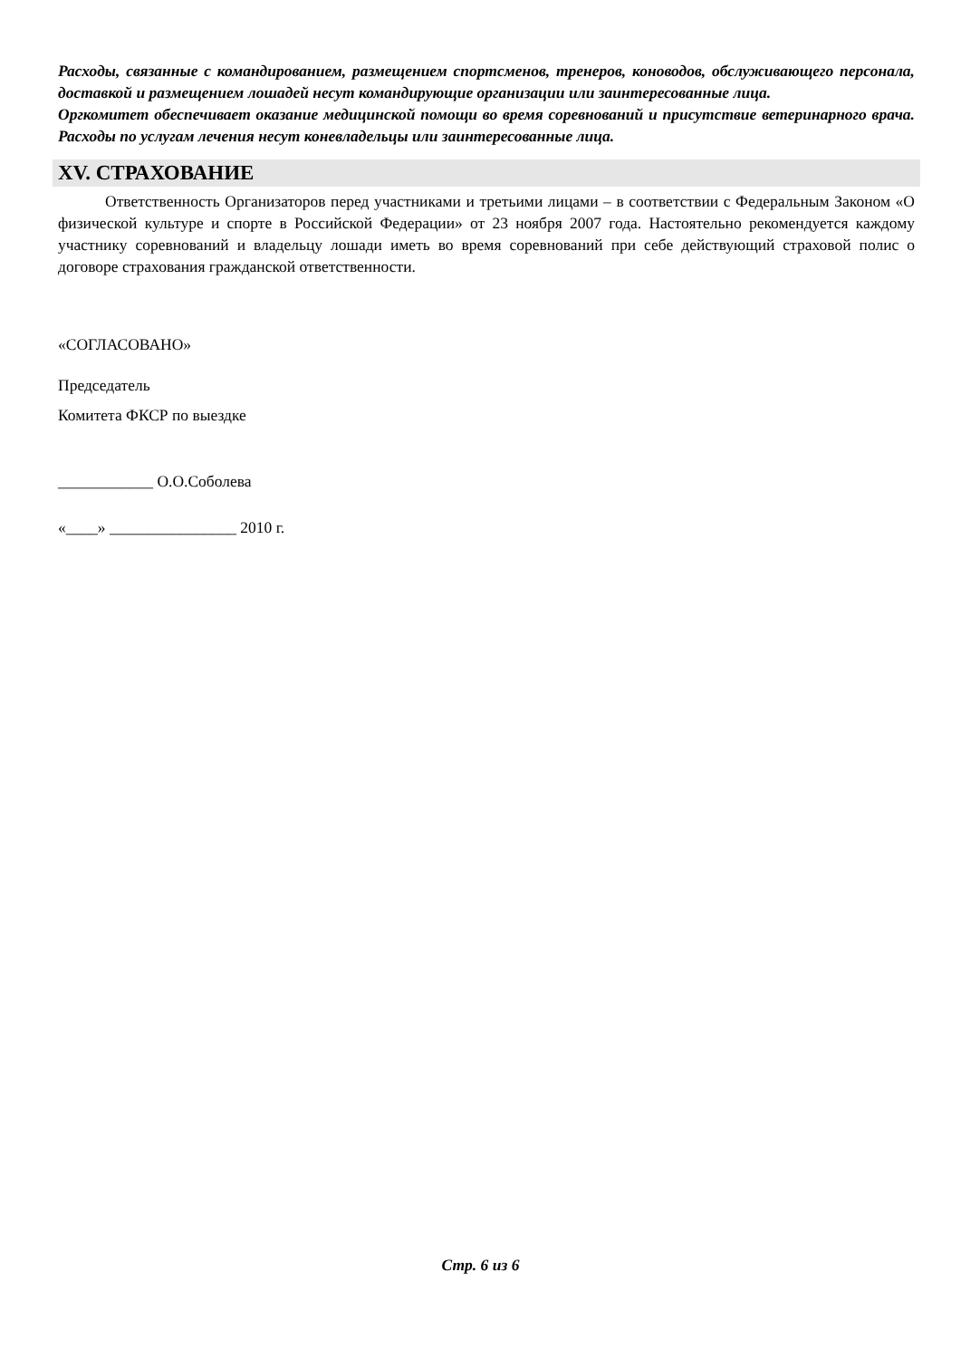Расходы, связанные с командированием, размещением спортсменов, тренеров, коноводов, обслуживающего персонала, доставкой и размещением лошадей несут командирующие организации или заинтересованные лица.
Оргкомитет обеспечивает оказание медицинской помощи во время соревнований и присутствие ветеринарного врача. Расходы по услугам лечения несут коневладельцы или заинтересованные лица.
XV. СТРАХОВАНИЕ
Ответственность Организаторов перед участниками и третьими лицами – в соответствии с Федеральным Законом «О физической культуре и спорте в Российской Федерации» от 23 ноября 2007 года. Настоятельно рекомендуется каждому участнику соревнований и владельцу лошади иметь во время соревнований при себе действующий страховой полис о договоре страхования гражданской ответственности.
«СОГЛАСОВАНО»
Председатель
Комитета ФКСР по выездке
____________ О.О.Соболева
«____» ________________ 2010 г.
Стр. 6 из 6